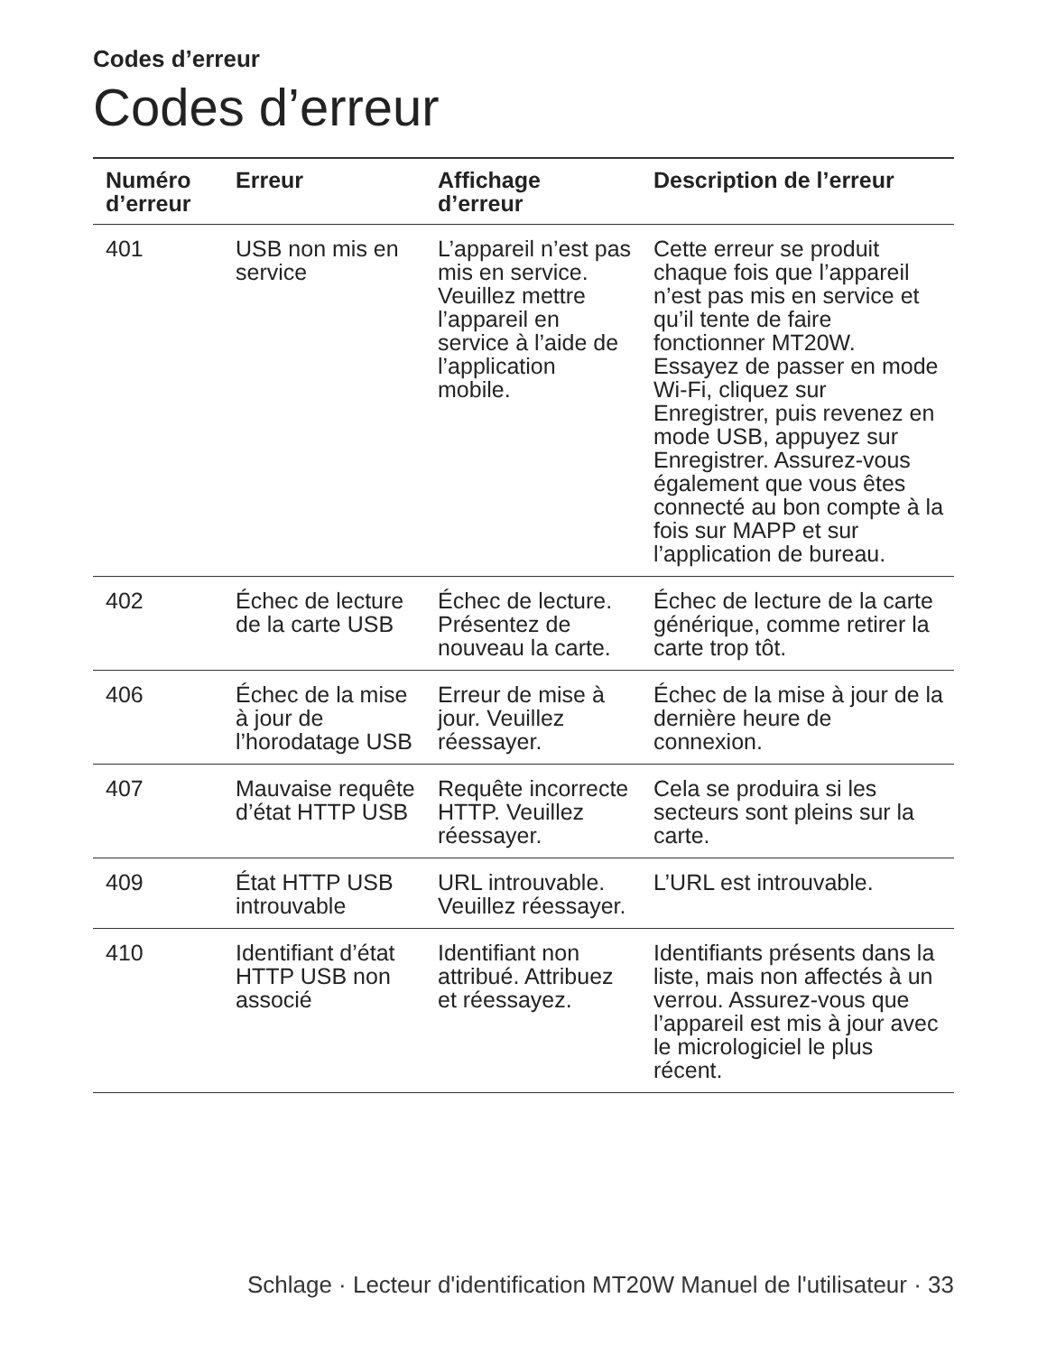Codes d’erreur
Codes d’erreur
| Numéro d’erreur | Erreur | Affichage d’erreur | Description de l’erreur |
| --- | --- | --- | --- |
| 401 | USB non mis en service | L’appareil n’est pas mis en service. Veuillez mettre l’appareil en service à l’aide de l’application mobile. | Cette erreur se produit chaque fois que l’appareil n’est pas mis en service et qu’il tente de faire fonctionner MT20W. Essayez de passer en mode Wi-Fi, cliquez sur Enregistrer, puis revenez en mode USB, appuyez sur Enregistrer. Assurez-vous également que vous êtes connecté au bon compte à la fois sur MAPP et sur l’application de bureau. |
| 402 | Échec de lecture de la carte USB | Échec de lecture. Présentez de nouveau la carte. | Échec de lecture de la carte générique, comme retirer la carte trop tôt. |
| 406 | Échec de la mise à jour de l’horodatage USB | Erreur de mise à jour. Veuillez réessayer. | Échec de la mise à jour de la dernière heure de connexion. |
| 407 | Mauvaise requête d’état HTTP USB | Requête incorrecte HTTP. Veuillez réessayer. | Cela se produira si les secteurs sont pleins sur la carte. |
| 409 | État HTTP USB introuvable | URL introuvable. Veuillez réessayer. | L’URL est introuvable. |
| 410 | Identifiant d’état HTTP USB non associé | Identifiant non attribué. Attribuez et réessayez. | Identifiants présents dans la liste, mais non affectés à un verrou. Assurez-vous que l’appareil est mis à jour avec le micrologiciel le plus récent. |
Schlage · Lecteur d'identification MT20W Manuel de l'utilisateur · 33